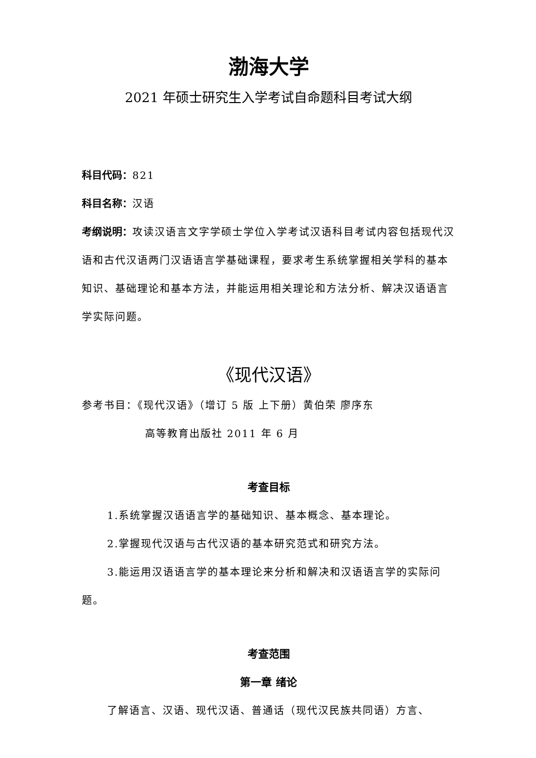渤海大学
2021 年硕士研究生入学考试自命题科目考试大纲
科目代码：821
科目名称：汉语
考纲说明：攻读汉语言文字学硕士学位入学考试汉语科目考试内容包括现代汉语和古代汉语两门汉语语言学基础课程，要求考生系统掌握相关学科的基本知识、基础理论和基本方法，并能运用相关理论和方法分析、解决汉语语言学实际问题。
《现代汉语》
参考书目：《现代汉语》（增订 5 版 上下册）黄伯荣 廖序东
高等教育出版社 2011 年 6 月
考查目标
1.系统掌握汉语语言学的基础知识、基本概念、基本理论。
2.掌握现代汉语与古代汉语的基本研究范式和研究方法。
3.能运用汉语语言学的基本理论来分析和解决和汉语语言学的实际问题。
考查范围
第一章 绪论
了解语言、汉语、现代汉语、普通话（现代汉民族共同语）方言、